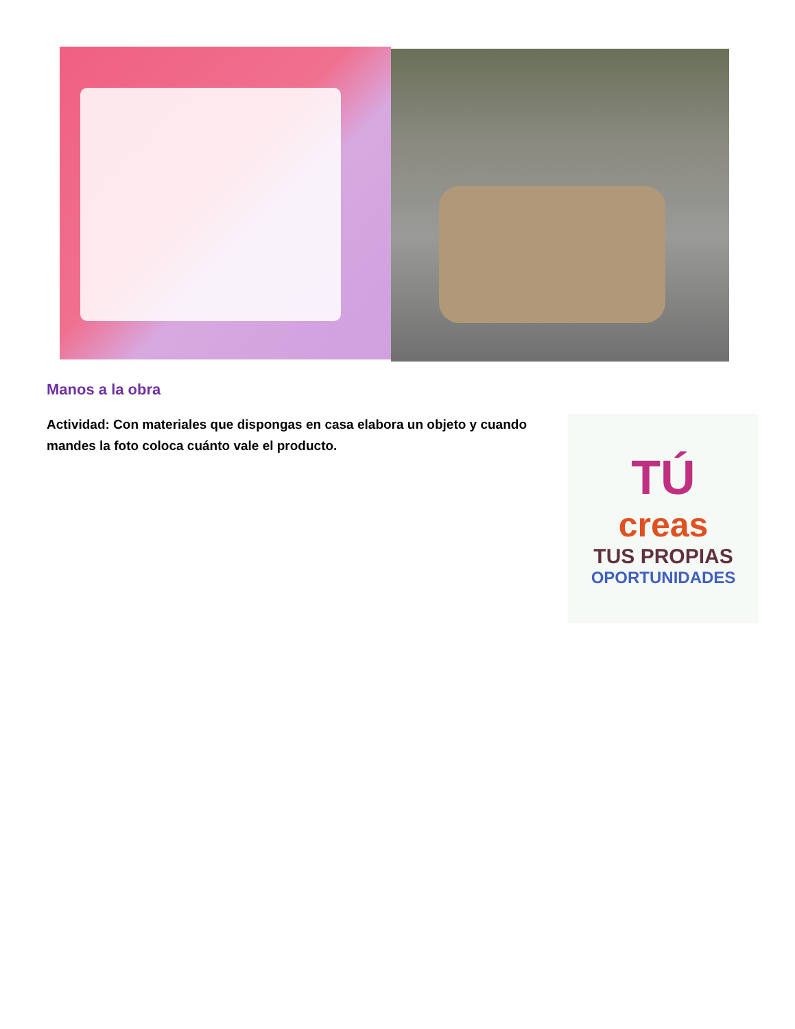Manos a la obra
Actividad: Con materiales que dispongas en casa elabora un objeto y cuando mandes la foto coloca cuánto vale el producto.
TÚ
creas
TUS PROPIAS
OPORTUNIDADES